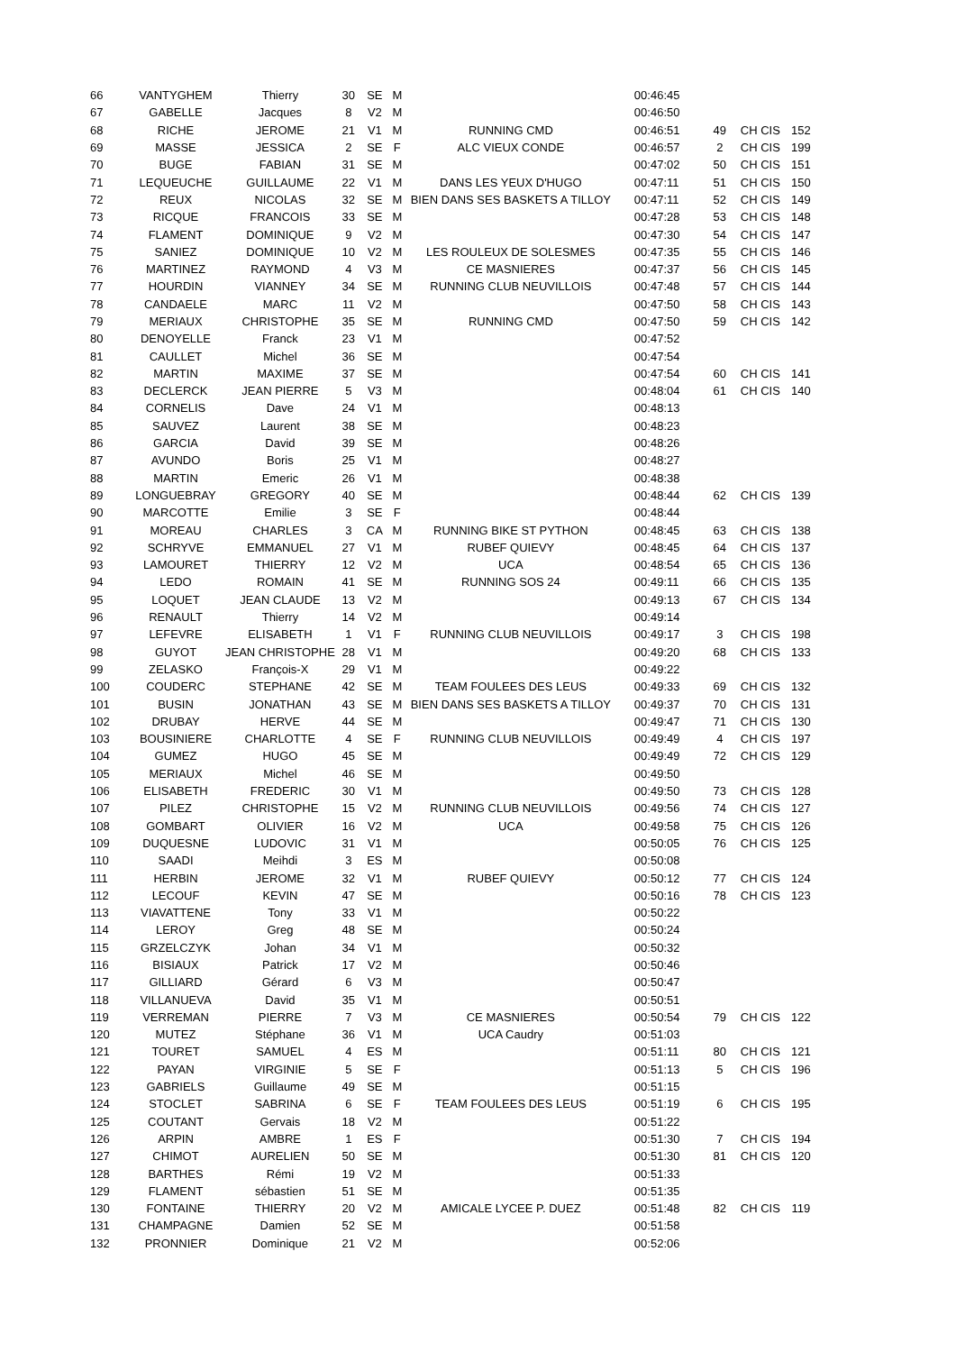| 66 | VANTYGHEM | Thierry | 30 | SE | M | | 00:46:45 | | | |
| 67 | GABELLE | Jacques | 8 | V2 | M | | 00:46:50 | | | |
| 68 | RICHE | JEROME | 21 | V1 | M | RUNNING CMD | 00:46:51 | 49 | CH CIS | 152 |
| 69 | MASSE | JESSICA | 2 | SE | F | ALC VIEUX CONDE | 00:46:57 | 2 | CH CIS | 199 |
| 70 | BUGE | FABIAN | 31 | SE | M | | 00:47:02 | 50 | CH CIS | 151 |
| 71 | LEQUEUCHE | GUILLAUME | 22 | V1 | M | DANS LES YEUX D'HUGO | 00:47:11 | 51 | CH CIS | 150 |
| 72 | REUX | NICOLAS | 32 | SE | M | BIEN DANS SES BASKETS A TILLOY | 00:47:11 | 52 | CH CIS | 149 |
| 73 | RICQUE | FRANCOIS | 33 | SE | M | | 00:47:28 | 53 | CH CIS | 148 |
| 74 | FLAMENT | DOMINIQUE | 9 | V2 | M | | 00:47:30 | 54 | CH CIS | 147 |
| 75 | SANIEZ | DOMINIQUE | 10 | V2 | M | LES ROULEUX DE SOLESMES | 00:47:35 | 55 | CH CIS | 146 |
| 76 | MARTINEZ | RAYMOND | 4 | V3 | M | CE MASNIERES | 00:47:37 | 56 | CH CIS | 145 |
| 77 | HOURDIN | VIANNEY | 34 | SE | M | RUNNING CLUB NEUVILLOIS | 00:47:48 | 57 | CH CIS | 144 |
| 78 | CANDAELE | MARC | 11 | V2 | M | | 00:47:50 | 58 | CH CIS | 143 |
| 79 | MERIAUX | CHRISTOPHE | 35 | SE | M | RUNNING CMD | 00:47:50 | 59 | CH CIS | 142 |
| 80 | DENOYELLE | Franck | 23 | V1 | M | | 00:47:52 | | | |
| 81 | CAULLET | Michel | 36 | SE | M | | 00:47:54 | | | |
| 82 | MARTIN | MAXIME | 37 | SE | M | | 00:47:54 | 60 | CH CIS | 141 |
| 83 | DECLERCK | JEAN PIERRE | 5 | V3 | M | | 00:48:04 | 61 | CH CIS | 140 |
| 84 | CORNELIS | Dave | 24 | V1 | M | | 00:48:13 | | | |
| 85 | SAUVEZ | Laurent | 38 | SE | M | | 00:48:23 | | | |
| 86 | GARCIA | David | 39 | SE | M | | 00:48:26 | | | |
| 87 | AVUNDO | Boris | 25 | V1 | M | | 00:48:27 | | | |
| 88 | MARTIN | Emeric | 26 | V1 | M | | 00:48:38 | | | |
| 89 | LONGUEBRAY | GREGORY | 40 | SE | M | | 00:48:44 | 62 | CH CIS | 139 |
| 90 | MARCOTTE | Emilie | 3 | SE | F | | 00:48:44 | | | |
| 91 | MOREAU | CHARLES | 3 | CA | M | RUNNING BIKE ST PYTHON | 00:48:45 | 63 | CH CIS | 138 |
| 92 | SCHRYVE | EMMANUEL | 27 | V1 | M | RUBEF QUIEVY | 00:48:45 | 64 | CH CIS | 137 |
| 93 | LAMOURET | THIERRY | 12 | V2 | M | UCA | 00:48:54 | 65 | CH CIS | 136 |
| 94 | LEDO | ROMAIN | 41 | SE | M | RUNNING SOS 24 | 00:49:11 | 66 | CH CIS | 135 |
| 95 | LOQUET | JEAN CLAUDE | 13 | V2 | M | | 00:49:13 | 67 | CH CIS | 134 |
| 96 | RENAULT | Thierry | 14 | V2 | M | | 00:49:14 | | | |
| 97 | LEFEVRE | ELISABETH | 1 | V1 | F | RUNNING CLUB NEUVILLOIS | 00:49:17 | 3 | CH CIS | 198 |
| 98 | GUYOT | JEAN CHRISTOPHE | 28 | V1 | M | | 00:49:20 | 68 | CH CIS | 133 |
| 99 | ZELASKO | François-X | 29 | V1 | M | | 00:49:22 | | | |
| 100 | COUDERC | STEPHANE | 42 | SE | M | TEAM FOULEES DES LEUS | 00:49:33 | 69 | CH CIS | 132 |
| 101 | BUSIN | JONATHAN | 43 | SE | M | BIEN DANS SES BASKETS A TILLOY | 00:49:37 | 70 | CH CIS | 131 |
| 102 | DRUBAY | HERVE | 44 | SE | M | | 00:49:47 | 71 | CH CIS | 130 |
| 103 | BOUSINIERE | CHARLOTTE | 4 | SE | F | RUNNING CLUB NEUVILLOIS | 00:49:49 | 4 | CH CIS | 197 |
| 104 | GUMEZ | HUGO | 45 | SE | M | | 00:49:49 | 72 | CH CIS | 129 |
| 105 | MERIAUX | Michel | 46 | SE | M | | 00:49:50 | | | |
| 106 | ELISABETH | FREDERIC | 30 | V1 | M | | 00:49:50 | 73 | CH CIS | 128 |
| 107 | PILEZ | CHRISTOPHE | 15 | V2 | M | RUNNING CLUB NEUVILLOIS | 00:49:56 | 74 | CH CIS | 127 |
| 108 | GOMBART | OLIVIER | 16 | V2 | M | UCA | 00:49:58 | 75 | CH CIS | 126 |
| 109 | DUQUESNE | LUDOVIC | 31 | V1 | M | | 00:50:05 | 76 | CH CIS | 125 |
| 110 | SAADI | Meihdi | 3 | ES | M | | 00:50:08 | | | |
| 111 | HERBIN | JEROME | 32 | V1 | M | RUBEF QUIEVY | 00:50:12 | 77 | CH CIS | 124 |
| 112 | LECOUF | KEVIN | 47 | SE | M | | 00:50:16 | 78 | CH CIS | 123 |
| 113 | VIAVATTENE | Tony | 33 | V1 | M | | 00:50:22 | | | |
| 114 | LEROY | Greg | 48 | SE | M | | 00:50:24 | | | |
| 115 | GRZELCZYK | Johan | 34 | V1 | M | | 00:50:32 | | | |
| 116 | BISIAUX | Patrick | 17 | V2 | M | | 00:50:46 | | | |
| 117 | GILLIARD | Gérard | 6 | V3 | M | | 00:50:47 | | | |
| 118 | VILLANUEVA | David | 35 | V1 | M | | 00:50:51 | | | |
| 119 | VERREMAN | PIERRE | 7 | V3 | M | CE MASNIERES | 00:50:54 | 79 | CH CIS | 122 |
| 120 | MUTEZ | Stéphane | 36 | V1 | M | UCA Caudry | 00:51:03 | | | |
| 121 | TOURET | SAMUEL | 4 | ES | M | | 00:51:11 | 80 | CH CIS | 121 |
| 122 | PAYAN | VIRGINIE | 5 | SE | F | | 00:51:13 | 5 | CH CIS | 196 |
| 123 | GABRIELS | Guillaume | 49 | SE | M | | 00:51:15 | | | |
| 124 | STOCLET | SABRINA | 6 | SE | F | TEAM FOULEES DES LEUS | 00:51:19 | 6 | CH CIS | 195 |
| 125 | COUTANT | Gervais | 18 | V2 | M | | 00:51:22 | | | |
| 126 | ARPIN | AMBRE | 1 | ES | F | | 00:51:30 | 7 | CH CIS | 194 |
| 127 | CHIMOT | AURELIEN | 50 | SE | M | | 00:51:30 | 81 | CH CIS | 120 |
| 128 | BARTHES | Rémi | 19 | V2 | M | | 00:51:33 | | | |
| 129 | FLAMENT | sébastien | 51 | SE | M | | 00:51:35 | | | |
| 130 | FONTAINE | THIERRY | 20 | V2 | M | AMICALE LYCEE P. DUEZ | 00:51:48 | 82 | CH CIS | 119 |
| 131 | CHAMPAGNE | Damien | 52 | SE | M | | 00:51:58 | | | |
| 132 | PRONNIER | Dominique | 21 | V2 | M | | 00:52:06 | | | |